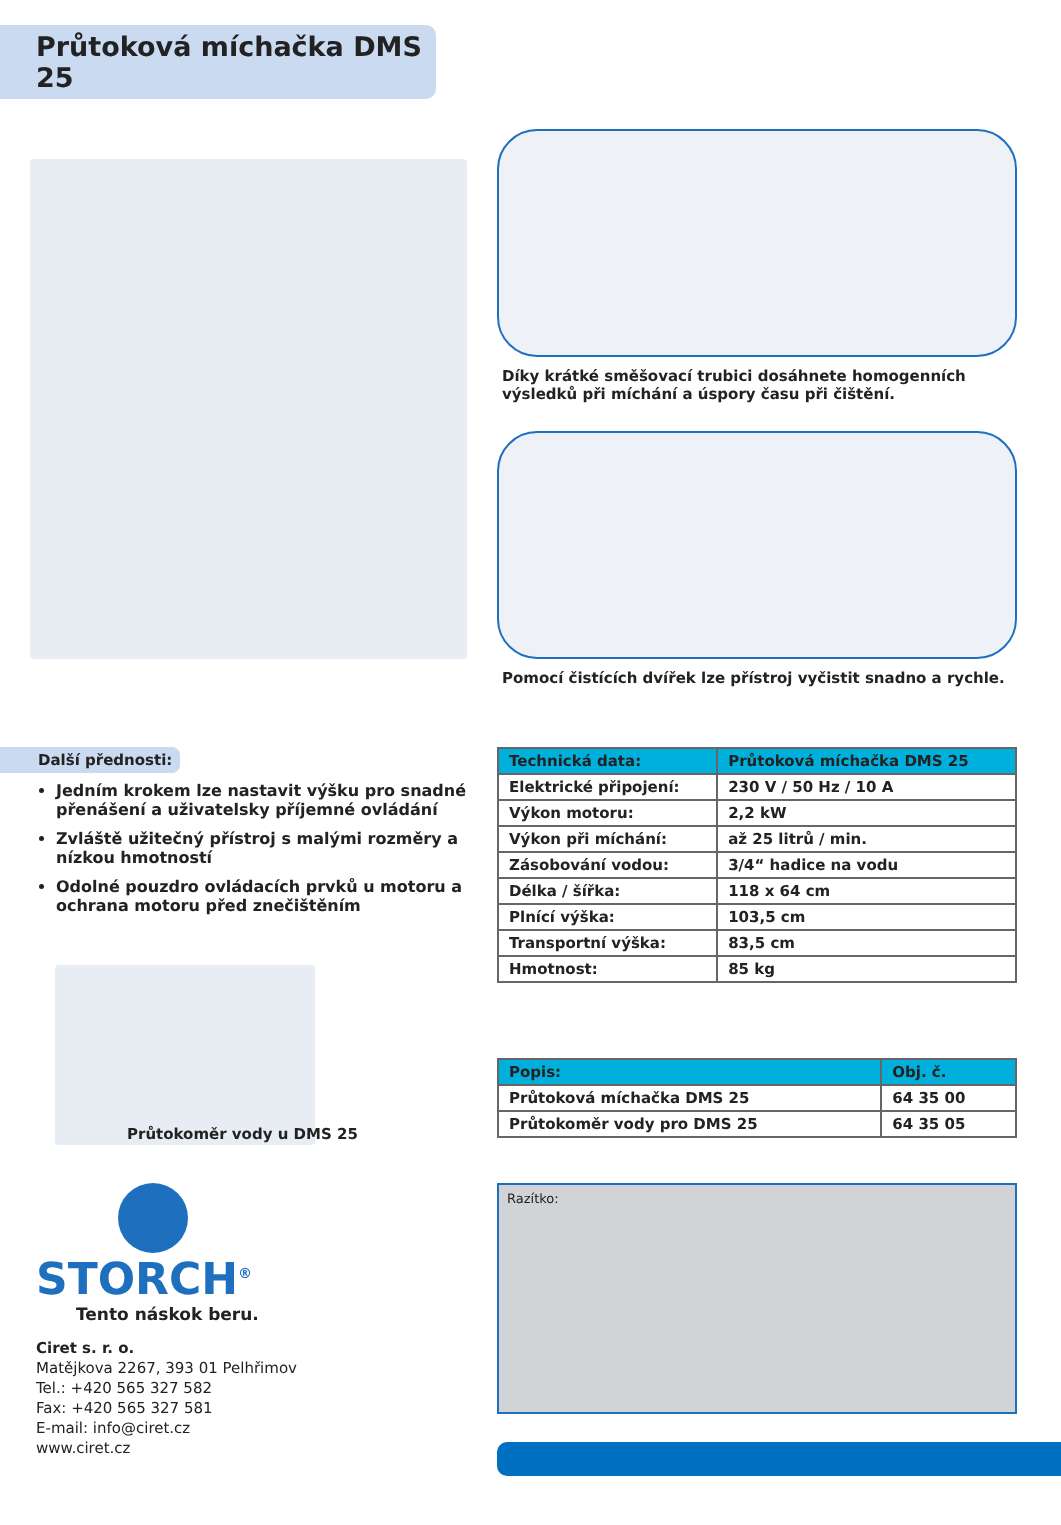Průtoková míchačka DMS 25
Díky krátké směšovací trubici dosáhnete homogenních výsledků při míchání a úspory času při čištění.
Pomocí čistících dvířek lze přístroj vyčistit snadno a rychle.
Další přednosti:
Jedním krokem lze nastavit výšku pro snadné přenášení a uživatelsky příjemné ovládání
Zvláště užitečný přístroj s malými rozměry a nízkou hmotností
Odolné pouzdro ovládacích prvků u motoru a ochrana motoru před znečištěním
Průtokoměr vody u DMS 25
STORCH<sup>®</sup>
Tento náskok beru.
Ciret s. r. o.
Matějkova 2267, 393 01 Pelhřimov
Tel.: +420 565 327 582
Fax: +420 565 327 581
E-mail: info@ciret.cz
www.ciret.cz
| Technická data: | Průtoková míchačka DMS 25 |
| --- | --- |
| Elektrické připojení: | 230 V / 50 Hz / 10 A |
| Výkon motoru: | 2,2 kW |
| Výkon při míchání: | až 25 litrů / min. |
| Zásobování vodou: | 3/4“ hadice na vodu |
| Délka / šířka: | 118 x 64 cm |
| Plnící výška: | 103,5 cm |
| Transportní výška: | 83,5 cm |
| Hmotnost: | 85 kg |
| Popis: | Obj. č. |
| --- | --- |
| Průtoková míchačka DMS 25 | 64 35 00 |
| Průtokoměr vody pro DMS 25 | 64 35 05 |
Razítko: